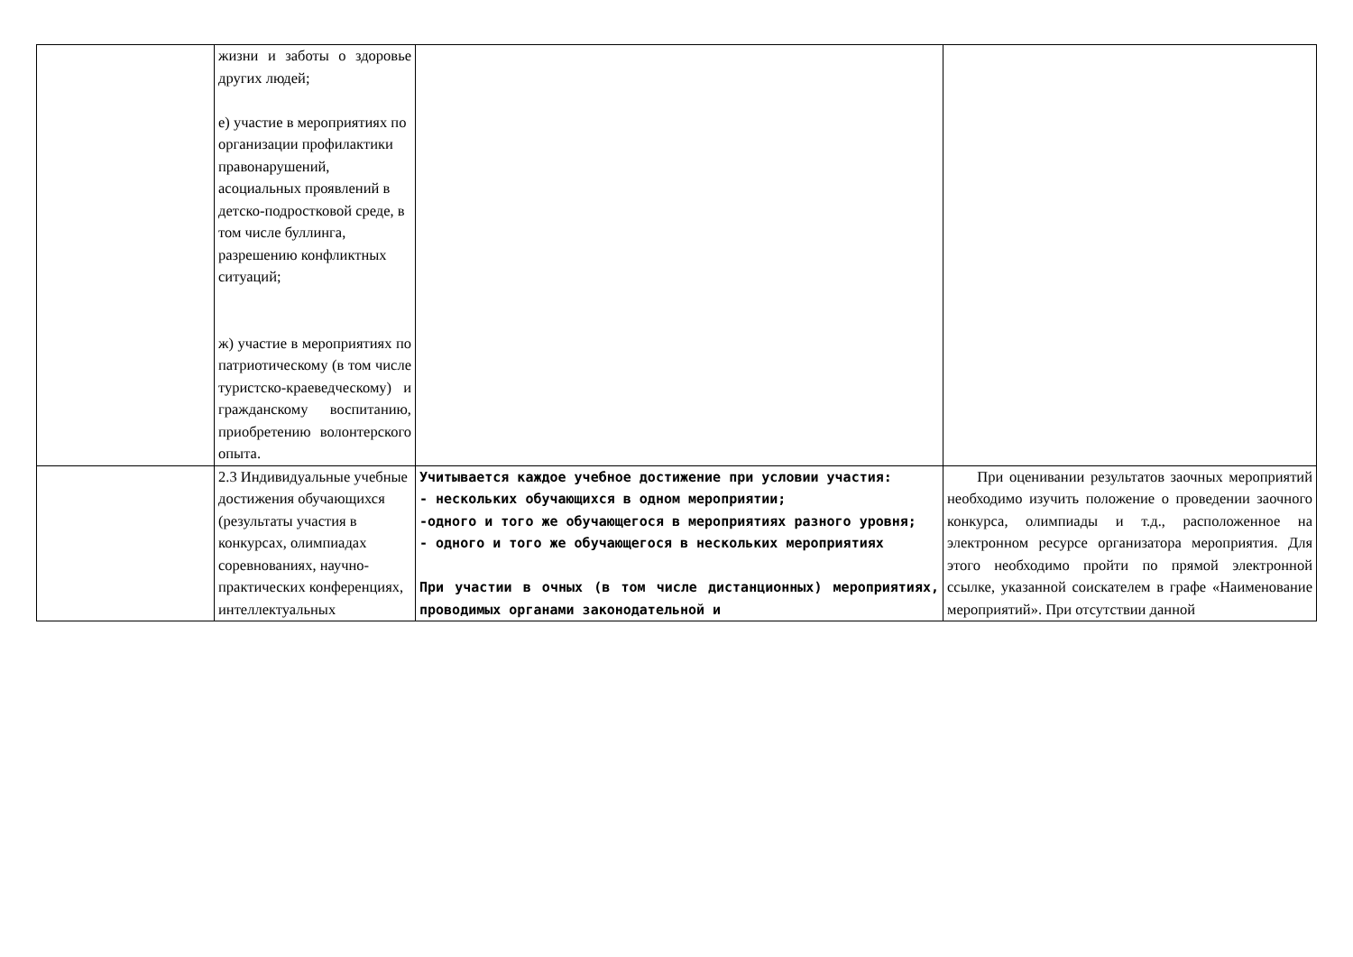| | жизни и заботы о здоровье других людей; е) участие в мероприятиях по организации профилактики правонарушений, асоциальных проявлений в детско-подростковой среде, в том числе буллинга, разрешению конфликтных ситуаций; ж) участие в мероприятиях по патриотическому (в том числе туристско-краеведческому) и гражданскому воспитанию, приобретению волонтерского опыта. | | |
| | 2.3 Индивидуальные учебные достижения обучающихся (результаты участия в конкурсах, олимпиадах соревнованиях, научно-практических конференциях, интеллектуальных | Учитывается каждое учебное достижение при условии участия: - нескольких обучающихся в одном мероприятии; -одного и того же обучающегося в мероприятиях разного уровня; - одного и того же обучающегося в нескольких мероприятиях При участии в очных (в том числе дистанционных) мероприятиях, проводимых органами законодательной и | При оценивании результатов заочных мероприятий необходимо изучить положение о проведении заочного конкурса, олимпиады и т.д., расположенное на электронном ресурсе организатора мероприятия. Для этого необходимо пройти по прямой электронной ссылке, указанной соискателем в графе «Наименование мероприятий». При отсутствии данной |